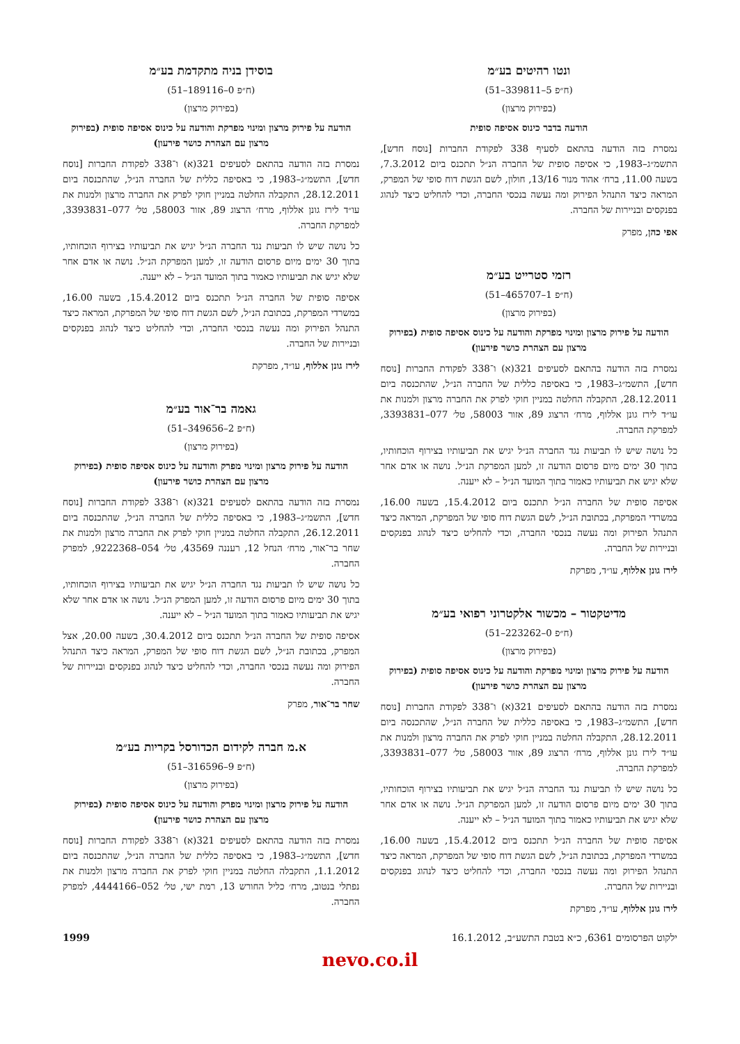ונטו רהיטים בע״מ
(ח״פ 5–339811–51)
(בפירוק מרצון)
הודעה בדבר כינוס אסיפה סופית
נמסרת בזה הודעה בהתאם לסעיף 338 לפקודת החברות [נוסח חדש], התשמ״ג–1983, כי אסיפה סופית של החברה הנ״ל תתכנס ביום 7.3.2012, בשעה 11.00, ברח׳ אהוד מנור 13/16, חולון, לשם הגשת דוח סופי של המפרק, המראה כיצד התנהל הפירוק ומה נעשה בנכסי החברה, וכדי להחליט כיצד לנהוג בפנקסים ובניירות של החברה.
אפי כהן, מפרק
רזמי סטרייט בע״מ
(ח״פ 1–465707–51)
(בפירוק מרצון)
הודעה על פירוק מרצון ומינוי מפרקת והודעה על כינוס אסיפה סופית (בפירוק מרצון עם הצהרת כושר פירעון)
נמסרת בזה הודעה בהתאם לסעיפים 321(א) ו־338 לפקודת החברות [נוסח חדש], התשמ״ג–1983, כי באסיפה כללית של החברה הנ״ל, שהתכנסה ביום 28.12.2011, התקבלה החלטה במניין חוקי לפרק את החברה מרצון ולמנות את עו״ד לירז גונן אללוף, מרח׳ הרצוג 89, אזור 58003, טל׳ 077–3393831, למפרקת החברה.
כל נושה שיש לו תביעות נגד החברה הנ״ל יגיש את תביעותיו בצירוף הוכחותיו, בתוך 30 ימים מיום פרסום הודעה זו, למען המפרקת הנ״ל. נושה או אדם אחר שלא יגיש את תביעותיו כאמור בתוך המועד הנ״ל – לא ייענה.
אסיפה סופית של החברה הנ״ל תתכנס ביום 15.4.2012, בשעה 16.00, במשרדי המפרקת, בכתובת הנ״ל, לשם הגשת דוח סופי של המפרקת, המראה כיצד התנהל הפירוק ומה נעשה בנכסי החברה, וכדי להחליט כיצד לנהוג בפנקסים ובניירות של החברה.
לירז גונן אללוף, עו״ד, מפרקת
מדיטקטור – מכשור אלקטרוני רפואי בע״מ
(ח״פ 0–223262–51)
(בפירוק מרצון)
הודעה על פירוק מרצון ומינוי מפרקת והודעה על כינוס אסיפה סופית (בפירוק מרצון עם הצהרת כושר פירעון)
נמסרת בזה הודעה בהתאם לסעיפים 321(א) ו־338 לפקודת החברות [נוסח חדש], התשמ״ג–1983, כי באסיפה כללית של החברה הנ״ל, שהתכנסה ביום 28.12.2011, התקבלה החלטה במניין חוקי לפרק את החברה מרצון ולמנות את עו״ד לירז גונן אללוף, מרח׳ הרצוג 89, אזור 58003, טל׳ 077–3393831, למפרקת החברה.
כל נושה שיש לו תביעות נגד החברה הנ״ל יגיש את תביעותיו בצירוף הוכחותיו, בתוך 30 ימים מיום פרסום הודעה זו, למען המפרקת הנ״ל. נושה או אדם אחר שלא יגיש את תביעותיו כאמור בתוך המועד הנ״ל – לא ייענה.
אסיפה סופית של החברה הנ״ל תתכנס ביום 15.4.2012, בשעה 16.00, במשרדי המפרקת, בכתובת הנ״ל, לשם הגשת דוח סופי של המפרקת, המראה כיצד התנהל הפירוק ומה נעשה בנכסי החברה, וכדי להחליט כיצד לנהוג בפנקסים ובניירות של החברה.
לירז גונן אללוף, עו״ד, מפרקת
בוסידן בניה מתקדמת בע״מ
(ח״פ 0–189116–51)
(בפירוק מרצון)
הודעה על פירוק מרצון ומינוי מפרקת והודעה על כינוס אסיפה סופית (בפירוק מרצון עם הצהרת כושר פירעון)
נמסרת בזה הודעה בהתאם לסעיפים 321(א) ו־338 לפקודת החברות [נוסח חדש], התשמ״ג–1983, כי באסיפה כללית של החברה הנ״ל, שהתכנסה ביום 28.12.2011, התקבלה החלטה במניין חוקי לפרק את החברה מרצון ולמנות את עו״ד לירז גונן אללוף, מרח׳ הרצוג 89, אזור 58003, טל׳ 077–3393831, למפרקת החברה.
כל נושה שיש לו תביעות נגד החברה הנ״ל יגיש את תביעותיו בצירוף הוכחותיו, בתוך 30 ימים מיום פרסום הודעה זו, למען המפרקת הנ״ל. נושה או אדם אחר שלא יגיש את תביעותיו כאמור בתוך המועד הנ״ל – לא ייענה.
אסיפה סופית של החברה הנ״ל תתכנס ביום 15.4.2012, בשעה 16.00, במשרדי המפרקת, בכתובת הנ״ל, לשם הגשת דוח סופי של המפרקת, המראה כיצד התנהל הפירוק ומה נעשה בנכסי החברה, וכדי להחליט כיצד לנהוג בפנקסים ובניירות של החברה.
לירז גונן אללוף, עו״ד, מפרקת
גאמה בר־אור בע״מ
(ח״פ 2–349656–51)
(בפירוק מרצון)
הודעה על פירוק מרצון ומינוי מפרק והודעה על כינוס אסיפה סופית (בפירוק מרצון עם הצהרת כושר פירעון)
נמסרת בזה הודעה בהתאם לסעיפים 321(א) ו־338 לפקודת החברות [נוסח חדש], התשמ״ג–1983, כי באסיפה כללית של החברה הנ״ל, שהתכנסה ביום 26.12.2011, התקבלה החלטה במניין חוקי לפרק את החברה מרצון ולמנות את שחר בר־אור, מרח׳ הנחל 12, רעננה 43569, טל׳ 054–9222368, למפרק החברה.
כל נושה שיש לו תביעות נגד החברה הנ״ל יגיש את תביעותיו בצירוף הוכחותיו, בתוך 30 ימים מיום פרסום הודעה זו, למען המפרק הנ״ל. נושה או אדם אחר שלא יגיש את תביעותיו כאמור בתוך המועד הנ״ל – לא ייענה.
אסיפה סופית של החברה הנ״ל תתכנס ביום 30.4.2012, בשעה 20.00, אצל המפרק, בכתובת הנ״ל, לשם הגשת דוח סופי של המפרק, המראה כיצד התנהל הפירוק ומה נעשה בנכסי החברה, וכדי להחליט כיצד לנהוג בפנקסים ובניירות של החברה.
שחר בר־אור, מפרק
א.מ חברה לקידום הכדורסל בקריות בע״מ
(ח״פ 9–316596–51)
(בפירוק מרצון)
הודעה על פירוק מרצון ומינוי מפרק והודעה על כינוס אסיפה סופית (בפירוק מרצון עם הצהרת כושר פירעון)
נמסרת בזה הודעה בהתאם לסעיפים 321(א) ו־338 לפקודת החברות [נוסח חדש], התשמ״ג–1983, כי באסיפה כללית של החברה הנ״ל, שהתכנסה ביום 1.1.2012, התקבלה החלטה במניין חוקי לפרק את החברה מרצון ולמנות את נפתלי בנטוב, מרח׳ כליל החורש 13, רמת ישי, טל׳ 052–4444166, למפרק החברה.
ילקוט הפרסומים 6361, כ״א בטבת התשע״ב, 16.1.2012 1999
nevo.co.il